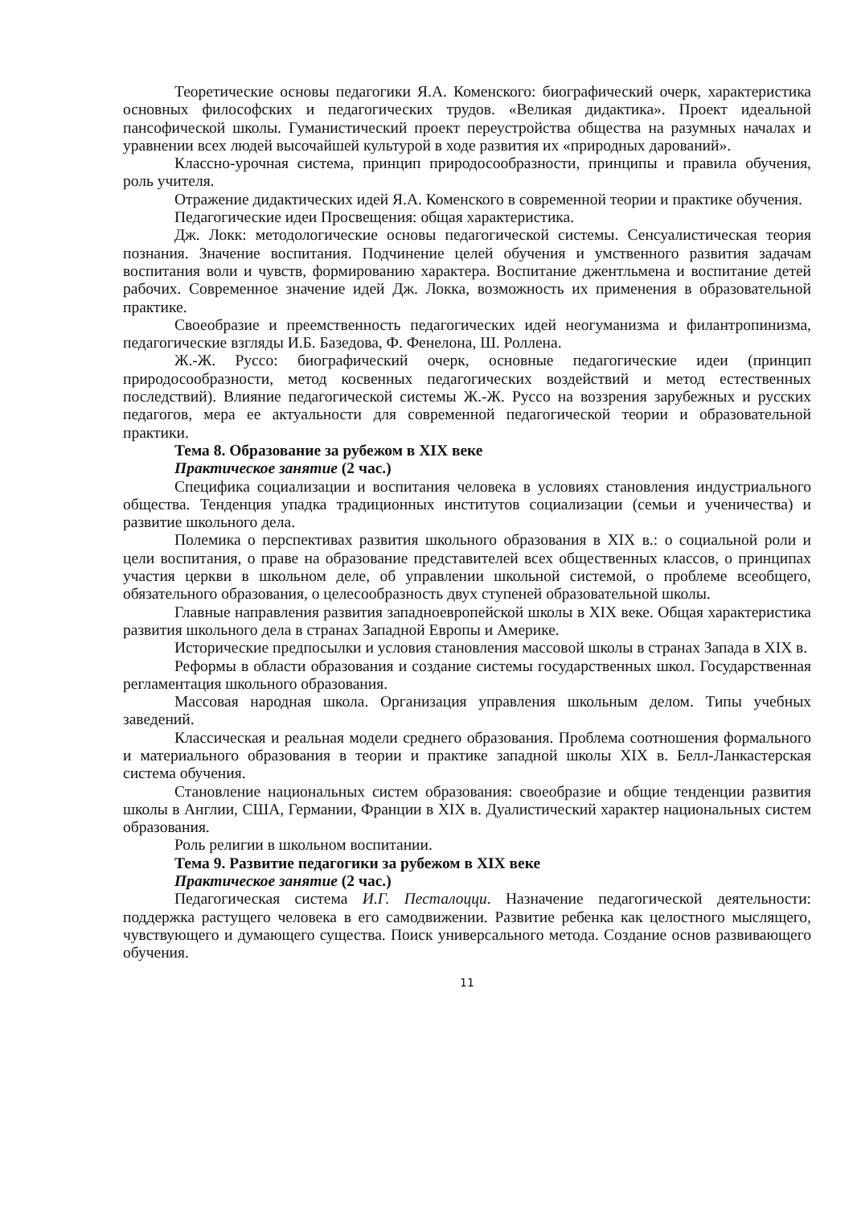Теоретические основы педагогики Я.А. Коменского: биографический очерк, характеристика основных философских и педагогических трудов. «Великая дидактика». Проект идеальной пансофической школы. Гуманистический проект переустройства общества на разумных началах и уравнении всех людей высочайшей культурой в ходе развития их «природных дарований».
Классно-урочная система, принцип природосообразности, принципы и правила обучения, роль учителя.
Отражение дидактических идей Я.А. Коменского в современной теории и практике обучения.
Педагогические идеи Просвещения: общая характеристика.
Дж. Локк: методологические основы педагогической системы. Сенсуалистическая теория познания. Значение воспитания. Подчинение целей обучения и умственного развития задачам воспитания воли и чувств, формированию характера. Воспитание джентльмена и воспитание детей рабочих. Современное значение идей Дж. Локка, возможность их применения в образовательной практике.
Своеобразие и преемственность педагогических идей неогуманизма и филантропинизма, педагогические взгляды И.Б. Базедова, Ф. Фенелона, Ш. Роллена.
Ж.-Ж. Руссо: биографический очерк, основные педагогические идеи (принцип природосообразности, метод косвенных педагогических воздействий и метод естественных последствий). Влияние педагогической системы Ж.-Ж. Руссо на воззрения зарубежных и русских педагогов, мера ее актуальности для современной педагогической теории и образовательной практики.
Тема 8. Образование за рубежом в XIX веке
Практическое занятие (2 час.)
Специфика социализации и воспитания человека в условиях становления индустриального общества. Тенденция упадка традиционных институтов социализации (семьи и ученичества) и развитие школьного дела.
Полемика о перспективах развития школьного образования в XIX в.: о социальной роли и цели воспитания, о праве на образование представителей всех общественных классов, о принципах участия церкви в школьном деле, об управлении школьной системой, о проблеме всеобщего, обязательного образования, о целесообразность двух ступеней образовательной школы.
Главные направления развития западноевропейской школы в XIX веке. Общая характеристика развития школьного дела в странах Западной Европы и Америке.
Исторические предпосылки и условия становления массовой школы в странах Запада в XIX в.
Реформы в области образования и создание системы государственных школ. Государственная регламентация школьного образования.
Массовая народная школа. Организация управления школьным делом. Типы учебных заведений.
Классическая и реальная модели среднего образования. Проблема соотношения формального и материального образования в теории и практике западной школы XIX в. Белл-Ланкастерская система обучения.
Становление национальных систем образования: своеобразие и общие тенденции развития школы в Англии, США, Германии, Франции в XIX в. Дуалистический характер национальных систем образования.
Роль религии в школьном воспитании.
Тема 9. Развитие педагогики за рубежом в XIX веке
Практическое занятие (2 час.)
Педагогическая система И.Г. Песталоцци. Назначение педагогической деятельности: поддержка растущего человека в его самодвижении. Развитие ребенка как целостного мыслящего, чувствующего и думающего существа. Поиск универсального метода. Создание основ развивающего обучения.
11